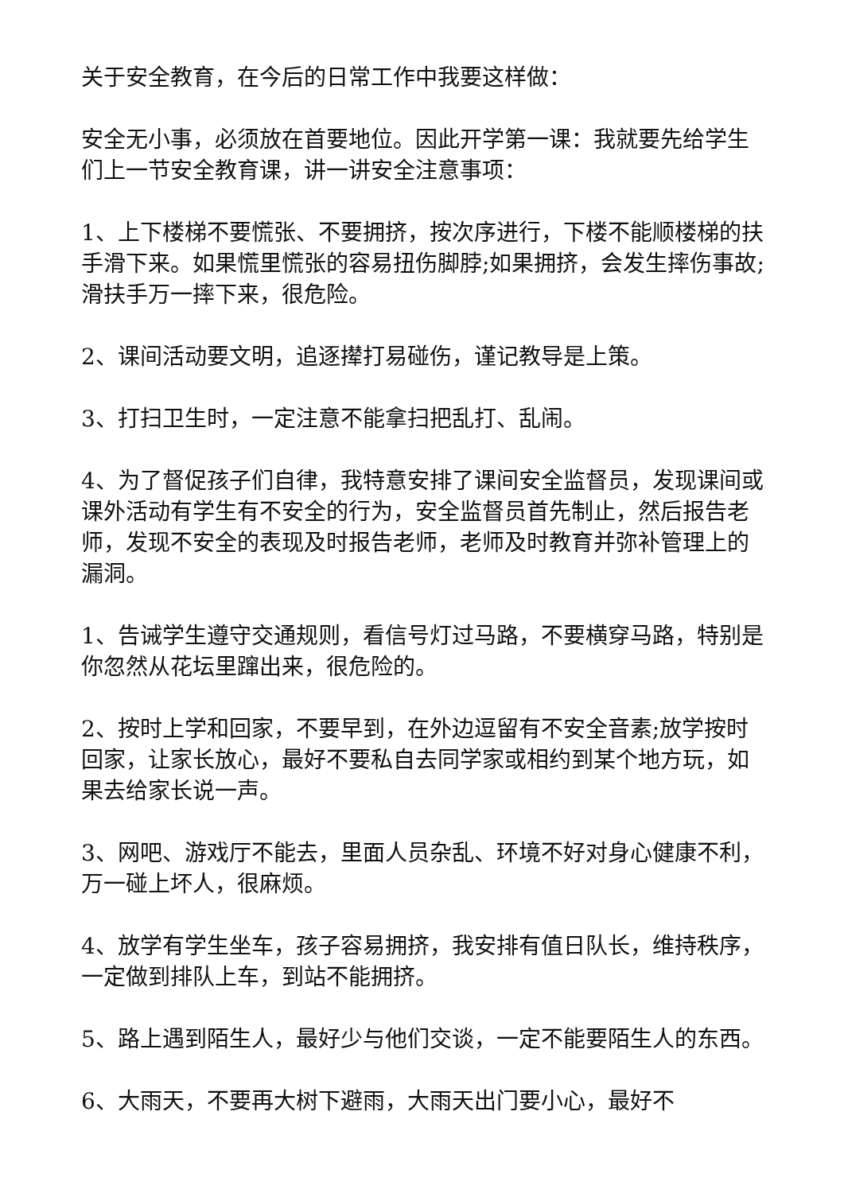关于安全教育，在今后的日常工作中我要这样做：
安全无小事，必须放在首要地位。因此开学第一课：我就要先给学生们上一节安全教育课，讲一讲安全注意事项：
1、上下楼梯不要慌张、不要拥挤，按次序进行，下楼不能顺楼梯的扶手滑下来。如果慌里慌张的容易扭伤脚脖;如果拥挤，会发生摔伤事故;滑扶手万一摔下来，很危险。
2、课间活动要文明，追逐撵打易碰伤，谨记教导是上策。
3、打扫卫生时，一定注意不能拿扫把乱打、乱闹。
4、为了督促孩子们自律，我特意安排了课间安全监督员，发现课间或课外活动有学生有不安全的行为，安全监督员首先制止，然后报告老师，发现不安全的表现及时报告老师，老师及时教育并弥补管理上的漏洞。
1、告诫学生遵守交通规则，看信号灯过马路，不要横穿马路，特别是你忽然从花坛里蹿出来，很危险的。
2、按时上学和回家，不要早到，在外边逗留有不安全音素;放学按时回家，让家长放心，最好不要私自去同学家或相约到某个地方玩，如果去给家长说一声。
3、网吧、游戏厅不能去，里面人员杂乱、环境不好对身心健康不利，万一碰上坏人，很麻烦。
4、放学有学生坐车，孩子容易拥挤，我安排有值日队长，维持秩序，一定做到排队上车，到站不能拥挤。
5、路上遇到陌生人，最好少与他们交谈，一定不能要陌生人的东西。
6、大雨天，不要再大树下避雨，大雨天出门要小心，最好不